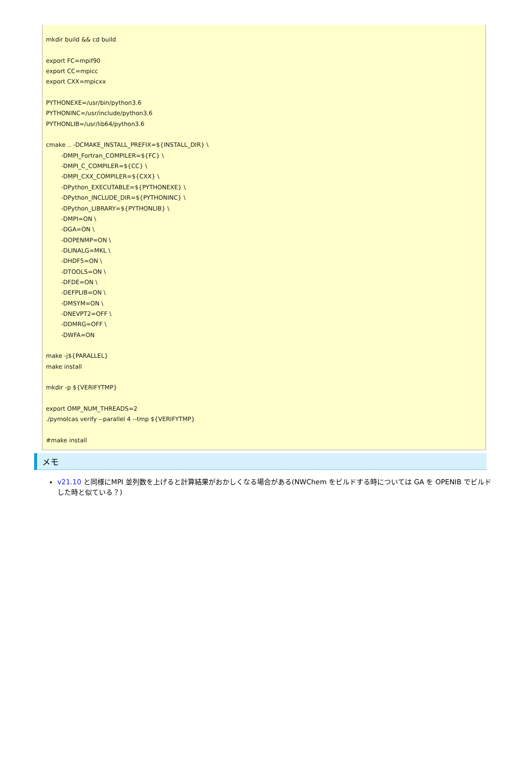mkdir build && cd build

export FC=mpif90
export CC=mpicc
export CXX=mpicxx

PYTHONEXE=/usr/bin/python3.6
PYTHONINC=/usr/include/python3.6
PYTHONLIB=/usr/lib64/python3.6

cmake .. -DCMAKE_INSTALL_PREFIX=${INSTALL_DIR} \
        -DMPI_Fortran_COMPILER=${FC} \
        -DMPI_C_COMPILER=${CC} \
        -DMPI_CXX_COMPILER=${CXX} \
        -DPython_EXECUTABLE=${PYTHONEXE} \
        -DPython_INCLUDE_DIR=${PYTHONINC} \
        -DPython_LIBRARY=${PYTHONLIB} \
        -DMPI=ON \
        -DGA=ON \
        -DOPENMP=ON \
        -DLINALG=MKL \
        -DHDF5=ON \
        -DTOOLS=ON \
        -DFDE=ON \
        -DEFPLIB=ON \
        -DMSYM=ON \
        -DNEVPT2=OFF \
        -DDMRG=OFF \
        -DWFA=ON

make -j${PARALLEL}
make install

mkdir -p ${VERIFYTMP}

export OMP_NUM_THREADS=2
./pymolcas verify --parallel 4 --tmp ${VERIFYTMP}

#make install
メモ
v21.10 と同様にMPI 並列数を上げると計算結果がおかしくなる場合がある(NWChem をビルドする時については GA を OPENIB でビルドした時と似ている？)